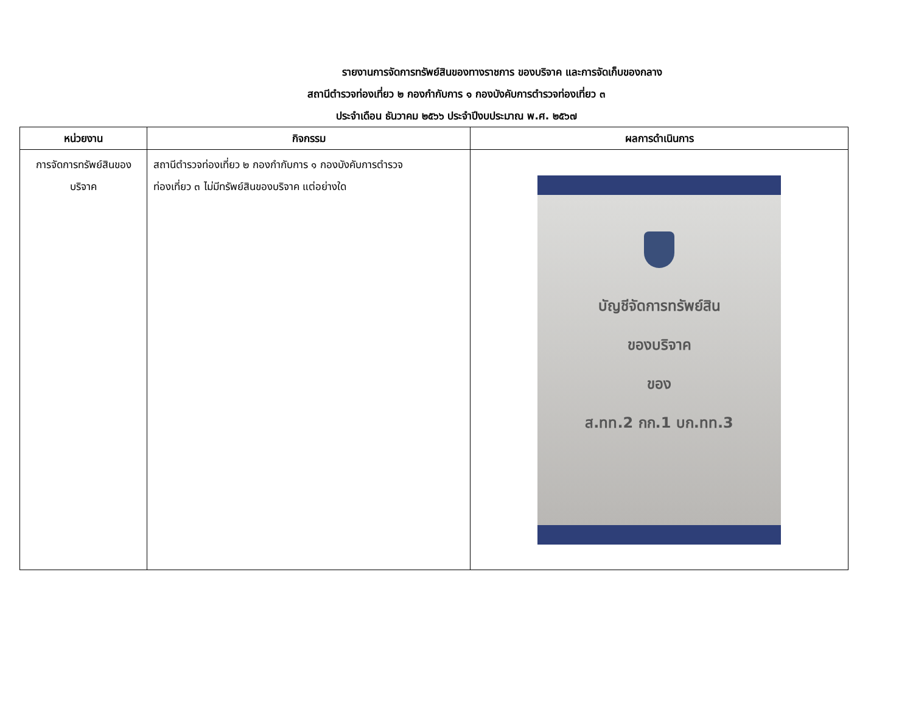รายงานการจัดการทรัพย์สินของทางราชการ ของบริจาค และการจัดเก็บของกลาง
สถานีตำรวจท่องเที่ยว ๒ กองกำกับการ ๑ กองบังคับการตำรวจท่องเที่ยว ๓
ประจำเดือน ธันวาคม ๒๕๖๖ ประจำปีงบประมาณ พ.ศ. ๒๕๖๗
| หน่วยงาน | กิจกรรม | ผลการดำเนินการ |
| --- | --- | --- |
| การจัดการทรัพย์สินของ บริจาค | สถานีตำรวจท่องเที่ยว ๒ กองกำกับการ ๑ กองบังคับการตำรวจ ท่องเที่ยว ๓ ไม่มีทรัพย์สินของบริจาค แต่อย่างใด | บัญชีจัดการทรัพย์สิน ของบริจาค ของ ส.ทท.2 กก.1 บก.ทท.3 |